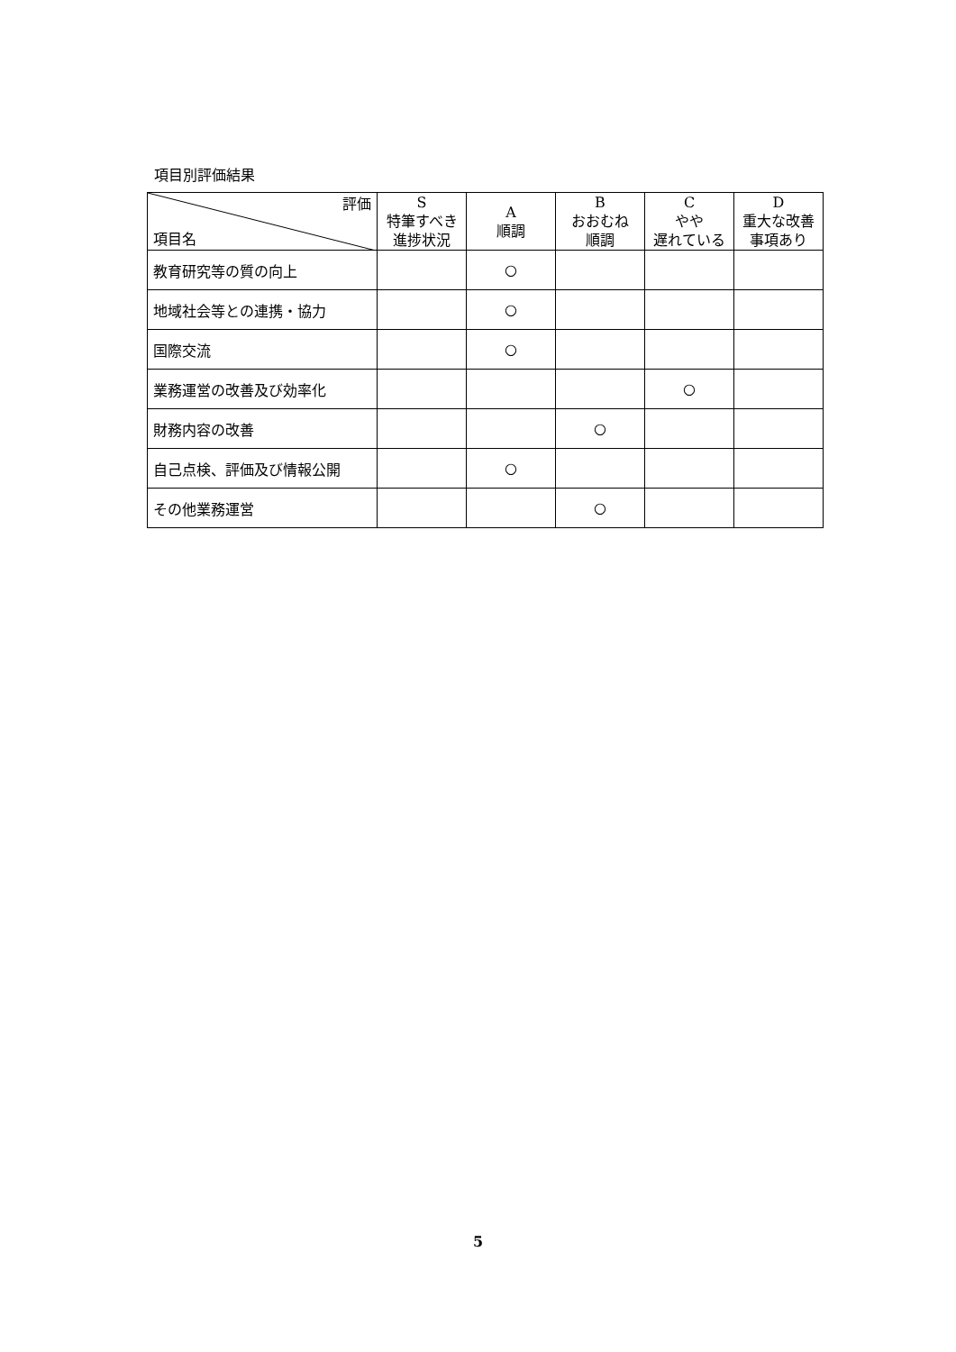項目別評価結果
| 評価 項目名 | S 特筆すべき 進捗状況 | A 順調 | B おおむね 順調 | C やや 遅れている | D 重大な改善 事項あり |
| --- | --- | --- | --- | --- | --- |
| 教育研究等の質の向上 | | ○ | | | |
| 地域社会等との連携・協力 | | ○ | | | |
| 国際交流 | | ○ | | | |
| 業務運営の改善及び効率化 | | | | ○ | |
| 財務内容の改善 | | | ○ | | |
| 自己点検、評価及び情報公開 | | ○ | | | |
| その他業務運営 | | | ○ | | |
5